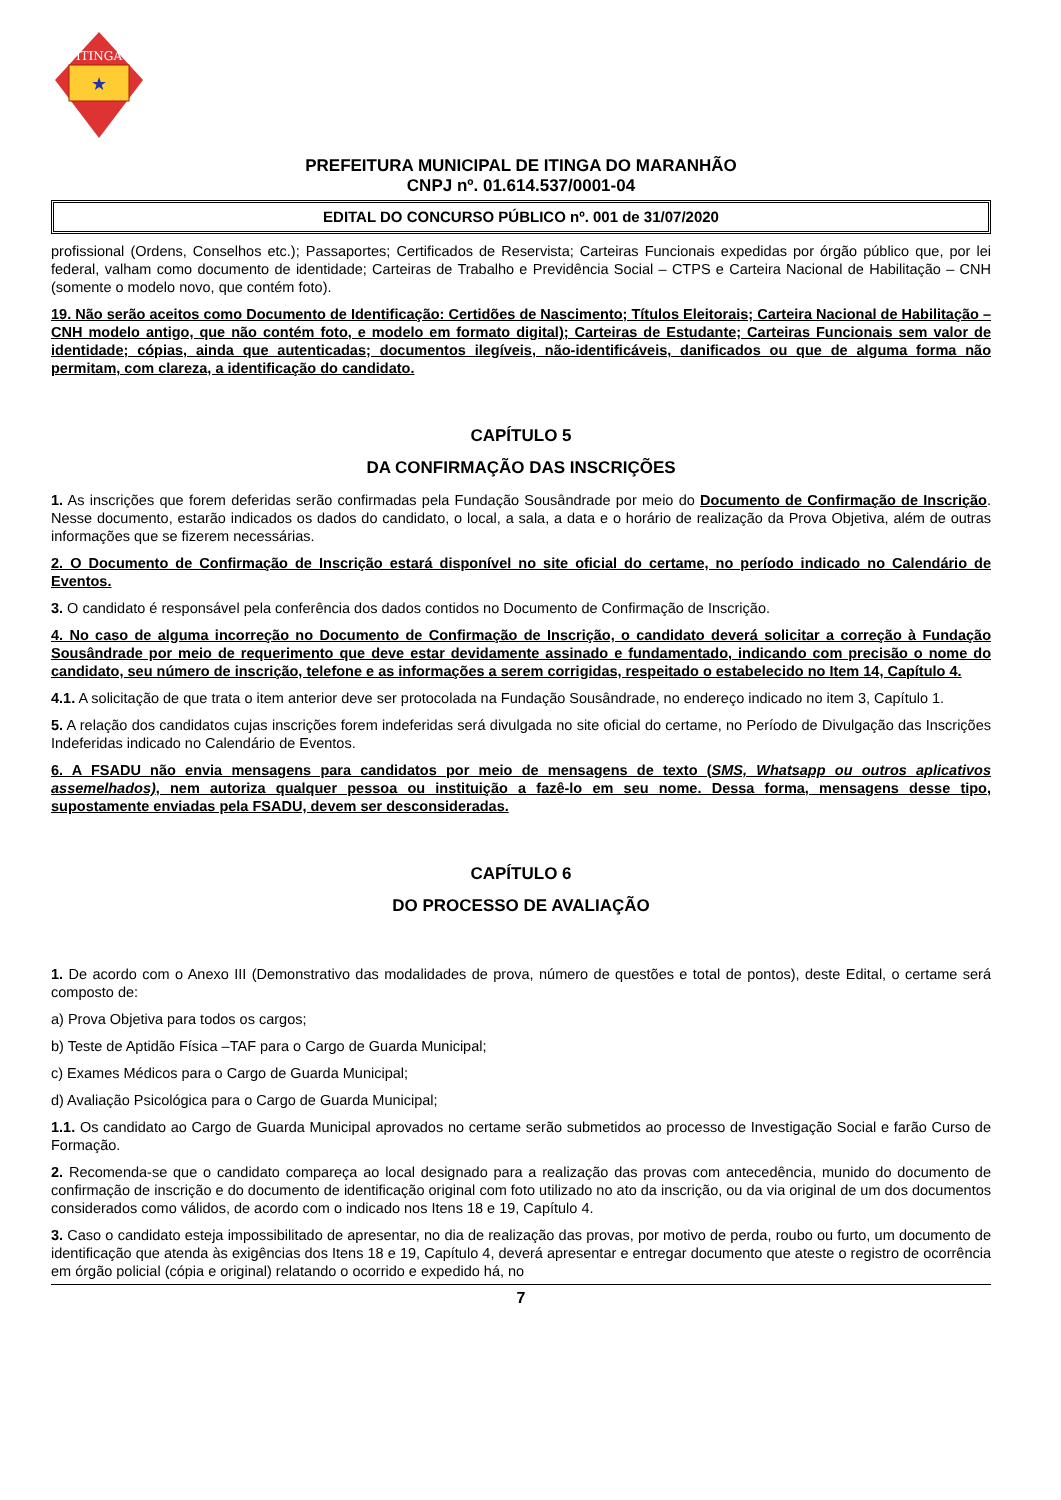ITINGA
★
PREFEITURA MUNICIPAL DE ITINGA DO MARANHÃO
CNPJ nº. 01.614.537/0001-04
EDITAL DO CONCURSO PÚBLICO nº. 001 de 31/07/2020
profissional (Ordens, Conselhos etc.); Passaportes; Certificados de Reservista; Carteiras Funcionais expedidas por órgão público que, por lei federal, valham como documento de identidade; Carteiras de Trabalho e Previdência Social – CTPS e Carteira Nacional de Habilitação – CNH (somente o modelo novo, que contém foto).
19. Não serão aceitos como Documento de Identificação: Certidões de Nascimento; Títulos Eleitorais; Carteira Nacional de Habilitação – CNH modelo antigo, que não contém foto, e modelo em formato digital); Carteiras de Estudante; Carteiras Funcionais sem valor de identidade; cópias, ainda que autenticadas; documentos ilegíveis, não-identificáveis, danificados ou que de alguma forma não permitam, com clareza, a identificação do candidato.
CAPÍTULO 5
DA CONFIRMAÇÃO DAS INSCRIÇÕES
1. As inscrições que forem deferidas serão confirmadas pela Fundação Sousândrade por meio do Documento de Confirmação de Inscrição. Nesse documento, estarão indicados os dados do candidato, o local, a sala, a data e o horário de realização da Prova Objetiva, além de outras informações que se fizerem necessárias.
2. O Documento de Confirmação de Inscrição estará disponível no site oficial do certame, no período indicado no Calendário de Eventos.
3. O candidato é responsável pela conferência dos dados contidos no Documento de Confirmação de Inscrição.
4. No caso de alguma incorreção no Documento de Confirmação de Inscrição, o candidato deverá solicitar a correção à Fundação Sousândrade por meio de requerimento que deve estar devidamente assinado e fundamentado, indicando com precisão o nome do candidato, seu número de inscrição, telefone e as informações a serem corrigidas, respeitado o estabelecido no Item 14, Capítulo 4.
4.1. A solicitação de que trata o item anterior deve ser protocolada na Fundação Sousândrade, no endereço indicado no item 3, Capítulo 1.
5. A relação dos candidatos cujas inscrições forem indeferidas será divulgada no site oficial do certame, no Período de Divulgação das Inscrições Indeferidas indicado no Calendário de Eventos.
6. A FSADU não envia mensagens para candidatos por meio de mensagens de texto (SMS, Whatsapp ou outros aplicativos assemelhados), nem autoriza qualquer pessoa ou instituição a fazê-lo em seu nome. Dessa forma, mensagens desse tipo, supostamente enviadas pela FSADU, devem ser desconsideradas.
CAPÍTULO 6
DO PROCESSO DE AVALIAÇÃO
1. De acordo com o Anexo III (Demonstrativo das modalidades de prova, número de questões e total de pontos), deste Edital, o certame será composto de:
a) Prova Objetiva para todos os cargos;
b) Teste de Aptidão Física –TAF para o Cargo de Guarda Municipal;
c) Exames Médicos para o Cargo de Guarda Municipal;
d) Avaliação Psicológica para o Cargo de Guarda Municipal;
1.1. Os candidato ao Cargo de Guarda Municipal aprovados no certame serão submetidos ao processo de Investigação Social e farão Curso de Formação.
2. Recomenda-se que o candidato compareça ao local designado para a realização das provas com antecedência, munido do documento de confirmação de inscrição e do documento de identificação original com foto utilizado no ato da inscrição, ou da via original de um dos documentos considerados como válidos, de acordo com o indicado nos Itens 18 e 19, Capítulo 4.
3. Caso o candidato esteja impossibilitado de apresentar, no dia de realização das provas, por motivo de perda, roubo ou furto, um documento de identificação que atenda às exigências dos Itens 18 e 19, Capítulo 4, deverá apresentar e entregar documento que ateste o registro de ocorrência em órgão policial (cópia e original) relatando o ocorrido e expedido há, no
7